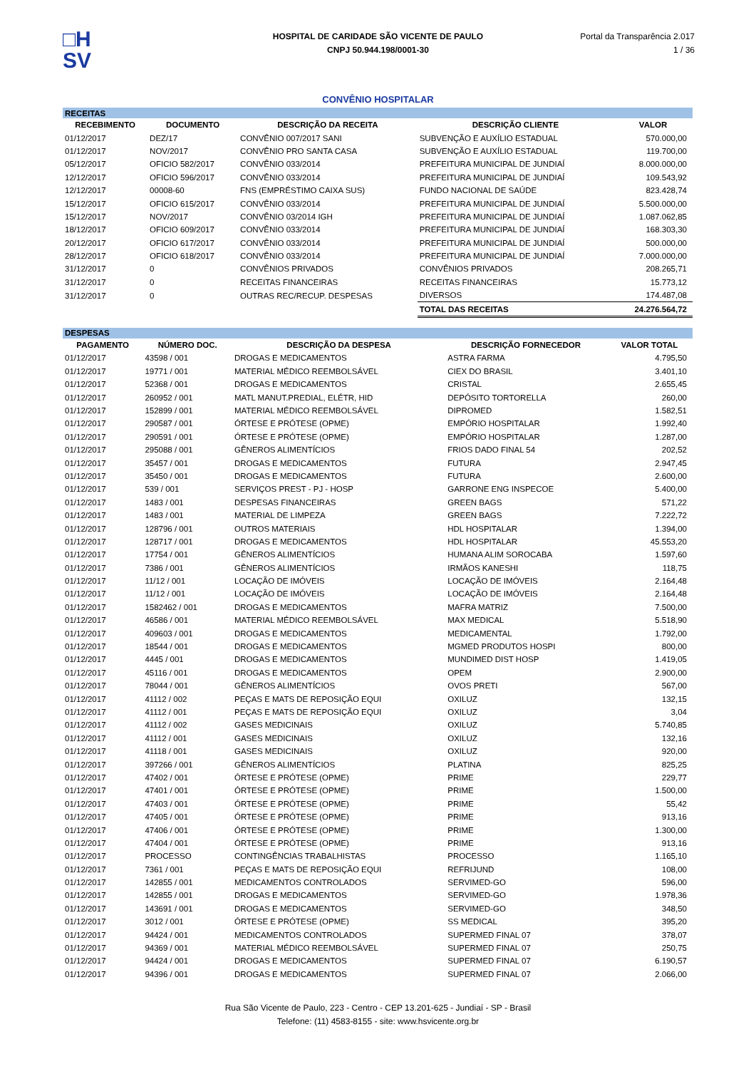□H
SV
HOSPITAL DE CARIDADE SÃO VICENTE DE PAULO
CNPJ 50.944.198/0001-30
Portal da Transparência 2.017
1 / 36
CONVÊNIO HOSPITALAR
| RECEITAS | | | | |
| RECEBIMENTO | DOCUMENTO | DESCRIÇÃO DA RECEITA | DESCRIÇÃO CLIENTE | VALOR |
| 01/12/2017 | DEZ/17 | CONVÊNIO 007/2017 SANI | SUBVENÇÃO E AUXÍLIO ESTADUAL | 570.000,00 |
| 01/12/2017 | NOV/2017 | CONVÊNIO PRO SANTA CASA | SUBVENÇÃO E AUXÍLIO ESTADUAL | 119.700,00 |
| 05/12/2017 | OFICIO 582/2017 | CONVÊNIO 033/2014 | PREFEITURA MUNICIPAL DE JUNDIAÍ | 8.000.000,00 |
| 12/12/2017 | OFICIO 596/2017 | CONVÊNIO 033/2014 | PREFEITURA MUNICIPAL DE JUNDIAÍ | 109.543,92 |
| 12/12/2017 | 00008-60 | FNS (EMPRÉSTIMO CAIXA SUS) | FUNDO NACIONAL DE SAÚDE | 823.428,74 |
| 15/12/2017 | OFICIO 615/2017 | CONVÊNIO 033/2014 | PREFEITURA MUNICIPAL DE JUNDIAÍ | 5.500.000,00 |
| 15/12/2017 | NOV/2017 | CONVÊNIO 03/2014 IGH | PREFEITURA MUNICIPAL DE JUNDIAÍ | 1.087.062,85 |
| 18/12/2017 | OFICIO 609/2017 | CONVÊNIO 033/2014 | PREFEITURA MUNICIPAL DE JUNDIAÍ | 168.303,30 |
| 20/12/2017 | OFICIO 617/2017 | CONVÊNIO 033/2014 | PREFEITURA MUNICIPAL DE JUNDIAÍ | 500.000,00 |
| 28/12/2017 | OFICIO 618/2017 | CONVÊNIO 033/2014 | PREFEITURA MUNICIPAL DE JUNDIAÍ | 7.000.000,00 |
| 31/12/2017 | 0 | CONVÊNIOS PRIVADOS | CONVÊNIOS PRIVADOS | 208.265,71 |
| 31/12/2017 | 0 | RECEITAS FINANCEIRAS | RECEITAS FINANCEIRAS | 15.773,12 |
| 31/12/2017 | 0 | OUTRAS REC/RECUP. DESPESAS | DIVERSOS | 174.487,08 |
| | | | TOTAL DAS RECEITAS | 24.276.564,72 |
| DESPESAS | | | | |
| PAGAMENTO | NÚMERO DOC. | DESCRIÇÃO DA DESPESA | DESCRIÇÃO FORNECEDOR | VALOR TOTAL |
| 01/12/2017 | 43598 / 001 | DROGAS E MEDICAMENTOS | ASTRA FARMA | 4.795,50 |
| 01/12/2017 | 19771 / 001 | MATERIAL MÉDICO REEMBOLSÁVEL | CIEX DO BRASIL | 3.401,10 |
| 01/12/2017 | 52368 / 001 | DROGAS E MEDICAMENTOS | CRISTAL | 2.655,45 |
| 01/12/2017 | 260952 / 001 | MATL MANUT.PREDIAL, ELÉTR, HID | DEPÓSITO TORTORELLA | 260,00 |
| 01/12/2017 | 152899 / 001 | MATERIAL MÉDICO REEMBOLSÁVEL | DIPROMED | 1.582,51 |
| 01/12/2017 | 290587 / 001 | ÓRTESE E PRÓTESE (OPME) | EMPÓRIO HOSPITALAR | 1.992,40 |
| 01/12/2017 | 290591 / 001 | ÓRTESE E PRÓTESE (OPME) | EMPÓRIO HOSPITALAR | 1.287,00 |
| 01/12/2017 | 295088 / 001 | GÊNEROS ALIMENTÍCIOS | FRIOS DADO FINAL 54 | 202,52 |
| 01/12/2017 | 35457 / 001 | DROGAS E MEDICAMENTOS | FUTURA | 2.947,45 |
| 01/12/2017 | 35450 / 001 | DROGAS E MEDICAMENTOS | FUTURA | 2.600,00 |
| 01/12/2017 | 539 / 001 | SERVIÇOS PREST - PJ - HOSP | GARRONE ENG INSPECOE | 5.400,00 |
| 01/12/2017 | 1483 / 001 | DESPESAS FINANCEIRAS | GREEN BAGS | 571,22 |
| 01/12/2017 | 1483 / 001 | MATERIAL DE LIMPEZA | GREEN BAGS | 7.222,72 |
| 01/12/2017 | 128796 / 001 | OUTROS MATERIAIS | HDL HOSPITALAR | 1.394,00 |
| 01/12/2017 | 128717 / 001 | DROGAS E MEDICAMENTOS | HDL HOSPITALAR | 45.553,20 |
| 01/12/2017 | 17754 / 001 | GÊNEROS ALIMENTÍCIOS | HUMANA ALIM SOROCABA | 1.597,60 |
| 01/12/2017 | 7386 / 001 | GÊNEROS ALIMENTÍCIOS | IRMÃOS KANESHI | 118,75 |
| 01/12/2017 | 11/12 / 001 | LOCAÇÃO DE IMÓVEIS | LOCAÇÃO DE IMÓVEIS | 2.164,48 |
| 01/12/2017 | 11/12 / 001 | LOCAÇÃO DE IMÓVEIS | LOCAÇÃO DE IMÓVEIS | 2.164,48 |
| 01/12/2017 | 1582462 / 001 | DROGAS E MEDICAMENTOS | MAFRA MATRIZ | 7.500,00 |
| 01/12/2017 | 46586 / 001 | MATERIAL MÉDICO REEMBOLSÁVEL | MAX MEDICAL | 5.518,90 |
| 01/12/2017 | 409603 / 001 | DROGAS E MEDICAMENTOS | MEDICAMENTAL | 1.792,00 |
| 01/12/2017 | 18544 / 001 | DROGAS E MEDICAMENTOS | MGMED PRODUTOS HOSPI | 800,00 |
| 01/12/2017 | 4445 / 001 | DROGAS E MEDICAMENTOS | MUNDIMED DIST HOSP | 1.419,05 |
| 01/12/2017 | 45116 / 001 | DROGAS E MEDICAMENTOS | OPEM | 2.900,00 |
| 01/12/2017 | 78044 / 001 | GÊNEROS ALIMENTÍCIOS | OVOS PRETI | 567,00 |
| 01/12/2017 | 41112 / 002 | PEÇAS E MATS DE REPOSIÇÃO EQUI | OXILUZ | 132,15 |
| 01/12/2017 | 41112 / 001 | PEÇAS E MATS DE REPOSIÇÃO EQUI | OXILUZ | 3,04 |
| 01/12/2017 | 41112 / 002 | GASES MEDICINAIS | OXILUZ | 5.740,85 |
| 01/12/2017 | 41112 / 001 | GASES MEDICINAIS | OXILUZ | 132,16 |
| 01/12/2017 | 41118 / 001 | GASES MEDICINAIS | OXILUZ | 920,00 |
| 01/12/2017 | 397266 / 001 | GÊNEROS ALIMENTÍCIOS | PLATINA | 825,25 |
| 01/12/2017 | 47402 / 001 | ÓRTESE E PRÓTESE (OPME) | PRIME | 229,77 |
| 01/12/2017 | 47401 / 001 | ÓRTESE E PRÓTESE (OPME) | PRIME | 1.500,00 |
| 01/12/2017 | 47403 / 001 | ÓRTESE E PRÓTESE (OPME) | PRIME | 55,42 |
| 01/12/2017 | 47405 / 001 | ÓRTESE E PRÓTESE (OPME) | PRIME | 913,16 |
| 01/12/2017 | 47406 / 001 | ÓRTESE E PRÓTESE (OPME) | PRIME | 1.300,00 |
| 01/12/2017 | 47404 / 001 | ÓRTESE E PRÓTESE (OPME) | PRIME | 913,16 |
| 01/12/2017 | PROCESSO | CONTINGÊNCIAS TRABALHISTAS | PROCESSO | 1.165,10 |
| 01/12/2017 | 7361 / 001 | PEÇAS E MATS DE REPOSIÇÃO EQUI | REFRIJUND | 108,00 |
| 01/12/2017 | 142855 / 001 | MEDICAMENTOS CONTROLADOS | SERVIMED-GO | 596,00 |
| 01/12/2017 | 142855 / 001 | DROGAS E MEDICAMENTOS | SERVIMED-GO | 1.978,36 |
| 01/12/2017 | 143691 / 001 | DROGAS E MEDICAMENTOS | SERVIMED-GO | 348,50 |
| 01/12/2017 | 3012 / 001 | ÓRTESE E PRÓTESE (OPME) | SS MEDICAL | 395,20 |
| 01/12/2017 | 94424 / 001 | MEDICAMENTOS CONTROLADOS | SUPERMED FINAL 07 | 378,07 |
| 01/12/2017 | 94369 / 001 | MATERIAL MÉDICO REEMBOLSÁVEL | SUPERMED FINAL 07 | 250,75 |
| 01/12/2017 | 94424 / 001 | DROGAS E MEDICAMENTOS | SUPERMED FINAL 07 | 6.190,57 |
| 01/12/2017 | 94396 / 001 | DROGAS E MEDICAMENTOS | SUPERMED FINAL 07 | 2.066,00 |
Rua São Vicente de Paulo, 223 - Centro - CEP 13.201-625 - Jundiaí - SP - Brasil
Telefone: (11) 4583-8155 - site: www.hsvicente.org.br